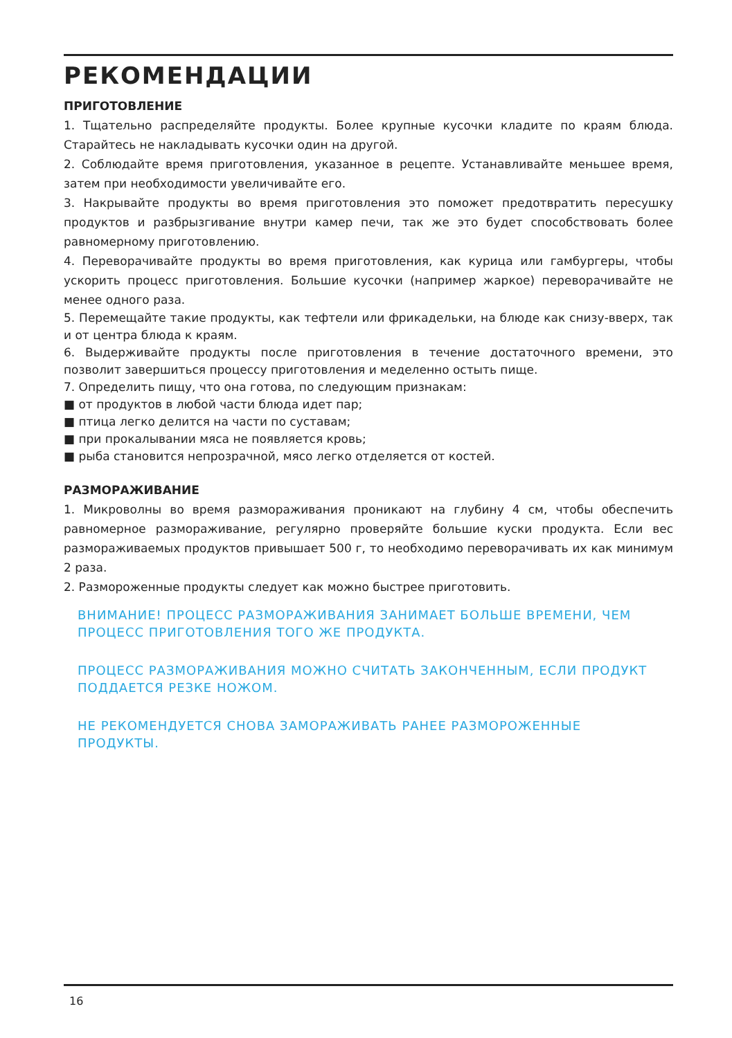РЕКОМЕНДАЦИИ
ПРИГОТОВЛЕНИЕ
1. Тщательно распределяйте продукты. Более крупные кусочки кладите по краям блюда. Старайтесь не накладывать кусочки один на другой.
2. Соблюдайте время приготовления, указанное в рецепте. Устанавливайте меньшее время, затем при необходимости увеличивайте его.
3. Накрывайте продукты во время приготовления это поможет предотвратить пересушку продуктов и разбрызгивание внутри камер печи, так же это будет способствовать более равномерному приготовлению.
4. Переворачивайте продукты во время приготовления, как курица или гамбургеры, чтобы ускорить процесс приготовления. Большие кусочки (например жаркое) переворачивайте не менее одного раза.
5. Перемещайте такие продукты, как тефтели или фрикадельки, на блюде как снизу-вверх, так и от центра блюда к краям.
6. Выдерживайте продукты после приготовления в течение достаточного времени, это позволит завершиться процессу приготовления и меделенно остыть пище.
7. Определить пищу, что она готова, по следующим признакам:
■ от продуктов в любой части блюда идет пар;
■ птица легко делится на части по суставам;
■ при прокалывании мяса не появляется кровь;
■ рыба становится непрозрачной, мясо легко отделяется от костей.
РАЗМОРАЖИВАНИЕ
1. Микроволны во время размораживания проникают на глубину 4 см, чтобы обеспечить равномерное размораживание, регулярно проверяйте большие куски продукта. Если вес размораживаемых продуктов привышает 500 г, то необходимо переворачивать их как минимум 2 раза.
2. Размороженные продукты следует как можно быстрее приготовить.
ВНИМАНИЕ! ПРОЦЕСС РАЗМОРАЖИВАНИЯ ЗАНИМАЕТ БОЛЬШЕ ВРЕМЕНИ, ЧЕМ ПРОЦЕСС ПРИГОТОВЛЕНИЯ ТОГО ЖЕ ПРОДУКТА.
ПРОЦЕСС РАЗМОРАЖИВАНИЯ МОЖНО СЧИТАТЬ ЗАКОНЧЕННЫМ, ЕСЛИ ПРОДУКТ ПОДДАЕТСЯ РЕЗКЕ НОЖОМ.
НЕ РЕКОМЕНДУЕТСЯ СНОВА ЗАМОРАЖИВАТЬ РАНЕЕ РАЗМОРОЖЕННЫЕ ПРОДУКТЫ.
16